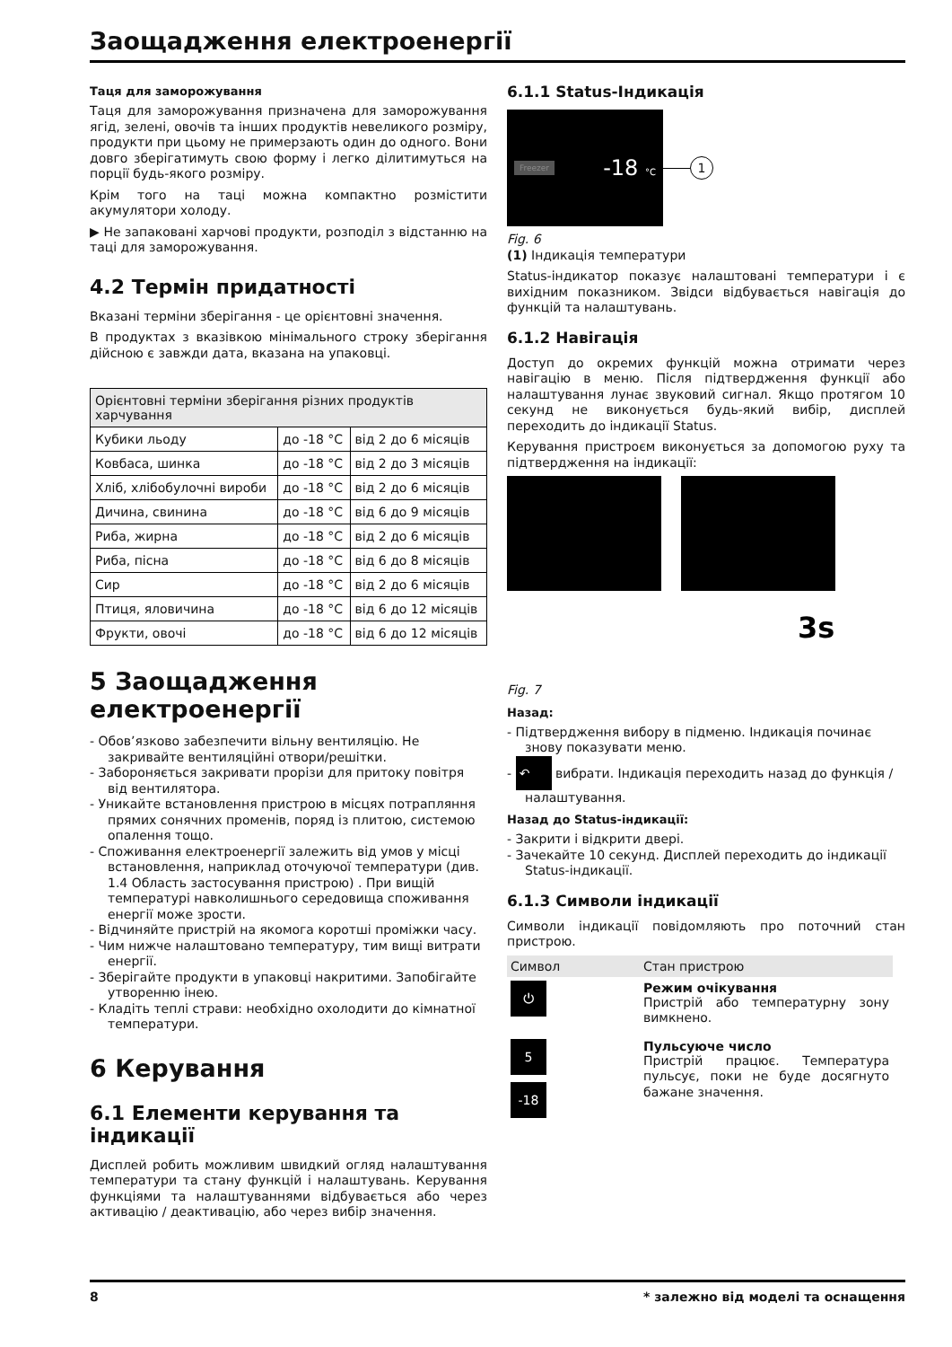Заощадження електроенергії
Таця для заморожування
Таця для заморожування призначена для заморожування ягід, зелені, овочів та інших продуктів невеликого розміру, продукти при цьому не примерзають один до одного. Вони довго зберігатимуть свою форму і легко ділитимуться на порції будь-якого розміру.
Крім того на таці можна компактно розмістити акумулятори холоду.
▶ Не запаковані харчові продукти, розподіл з відстанню на таці для заморожування.
4.2 Термін придатності
Вказані терміни зберігання - це орієнтовні значення.
В продуктах з вказівкою мінімального строку зберігання дійсною є завжди дата, вказана на упаковці.
| Орієнтовні терміни зберігання різних продуктів харчування | | |
| Кубики льоду | до -18 °C | від 2 до 6 місяців |
| Ковбаса, шинка | до -18 °C | від 2 до 3 місяців |
| Хліб, хлібобулочні вироби | до -18 °C | від 2 до 6 місяців |
| Дичина, свинина | до -18 °C | від 6 до 9 місяців |
| Риба, жирна | до -18 °C | від 2 до 6 місяців |
| Риба, пісна | до -18 °C | від 6 до 8 місяців |
| Сир | до -18 °C | від 2 до 6 місяців |
| Птиця, яловичина | до -18 °C | від 6 до 12 місяців |
| Фрукти, овочі | до -18 °C | від 6 до 12 місяців |
5 Заощадження електроенергії
- Обов’язково забезпечити вільну вентиляцію. Не закривайте вентиляційні отвори/решітки.
- Забороняється закривати прорізи для притоку повітря від вентилятора.
- Уникайте встановлення пристрою в місцях потрапляння прямих сонячних променів, поряд із плитою, системою опалення тощо.
- Споживання електроенергії залежить від умов у місці встановлення, наприклад оточуючої температури (див. 1.4 Область застосування пристрою) . При вищій температурі навколишнього середовища споживання енергії може зрости.
- Відчиняйте пристрій на якомога коротші проміжки часу.
- Чим нижче налаштовано температуру, тим вищі витрати енергії.
- Зберігайте продукти в упаковці накритими. Запобігайте утворенню інею.
- Кладіть теплі страви: необхідно охолодити до кімнатної температури.
6 Керування
6.1 Елементи керування та індикації
Дисплей робить можливим швидкий огляд налаштування температури та стану функцій і налаштувань. Керування функціями та налаштуваннями відбувається або через активацію / деактивацію, або через вибір значення.
6.1.1 Status-Індикація
Freezer -18 °C
1
Fig. 6
(1) Індикація температури
Status-індикатор показує налаштовані температури і є вихідним показником. Звідси відбувається навігація до функцій та налаштувань.
6.1.2 Навігація
Доступ до окремих функцій можна отримати через навігацію в меню. Після підтвердження функції або налаштування лунає звуковий сигнал. Якщо протягом 10 секунд не виконується будь-який вибір, дисплей переходить до індикації Status.
Керування пристроєм виконується за допомогою руху та підтвердження на індикації:
3s
Fig. 7
Назад:
- Підтвердження вибору в підменю. Індикація починає знову показувати меню.
- ↶ вибрати. Індикація переходить назад до функція / налаштування.
Назад до Status-індикації:
- Закрити і відкрити двері.
- Зачекайте 10 секунд. Дисплей переходить до індикації Status-індикації.
6.1.3 Символи індикації
Символи індикації повідомляють про поточний стан пристрою.
| Символ | Стан пристрою |
| ⏻ | Режим очікування Пристрій або температурну зону вимкнено. |
| 5 -18 | Пульсуюче число Пристрій працює. Температура пульсує, поки не буде досягнуто бажане значення. |
8 * залежно від моделі та оснащення